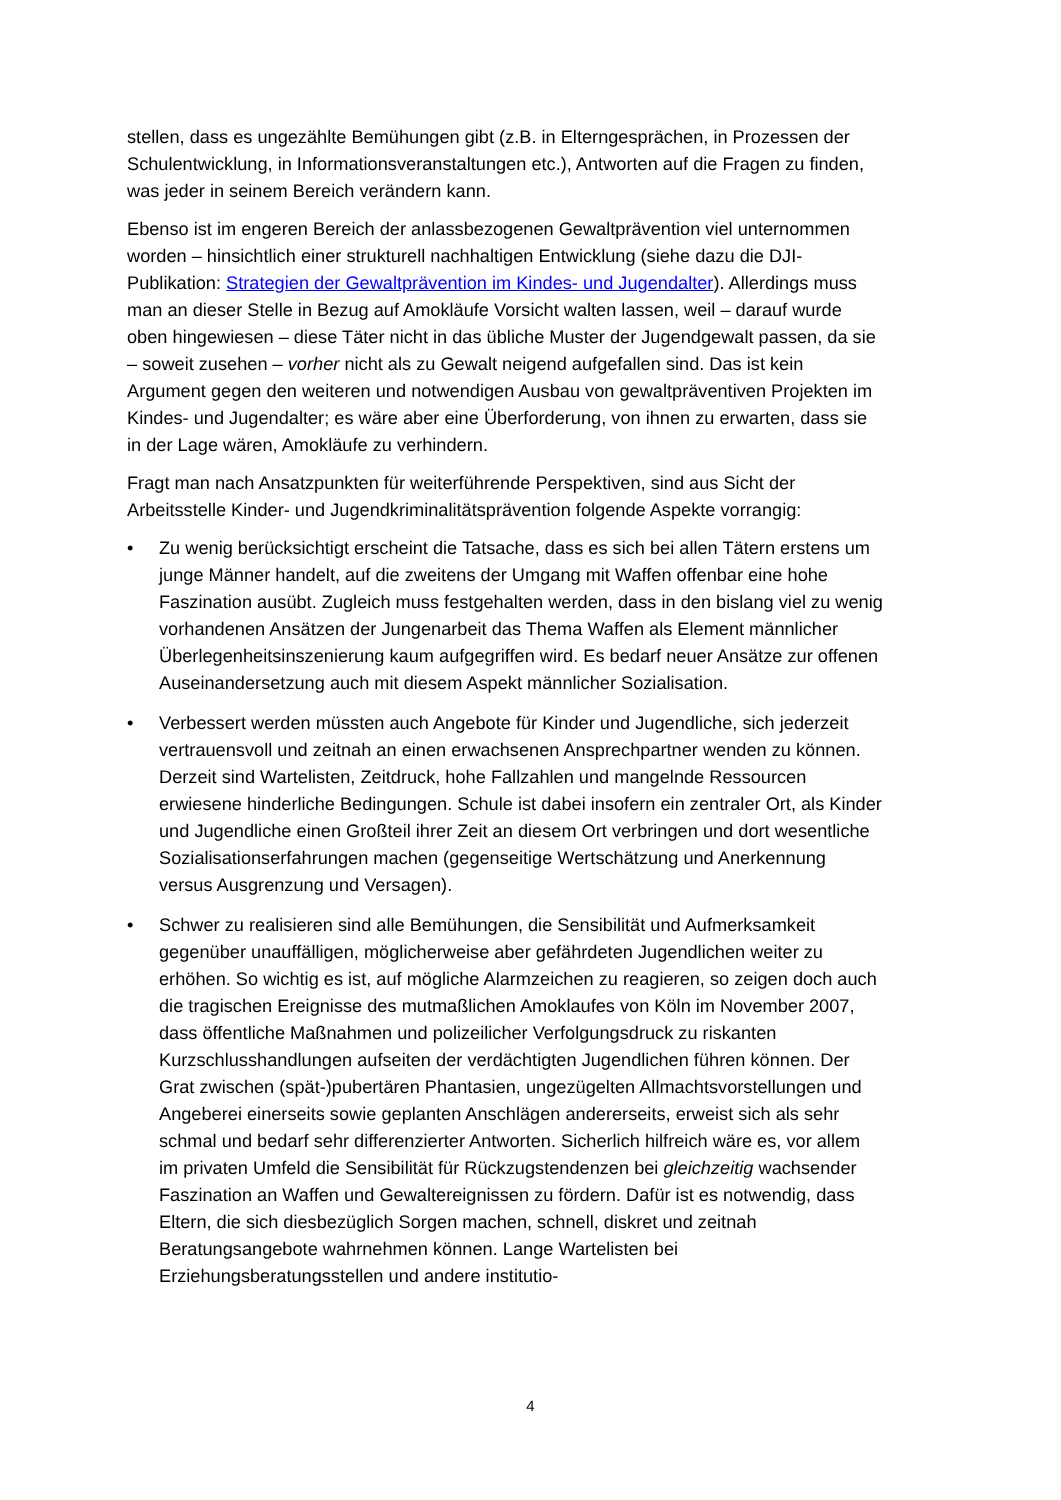stellen, dass es ungezählte Bemühungen gibt (z.B. in Elterngesprächen, in Prozessen der Schulentwicklung, in Informationsveranstaltungen etc.), Antworten auf die Fragen zu finden, was jeder in seinem Bereich verändern kann.
Ebenso ist im engeren Bereich der anlassbezogenen Gewaltprävention viel unternommen worden – hinsichtlich einer strukturell nachhaltigen Entwicklung (siehe dazu die DJI-Publikation: Strategien der Gewaltprävention im Kindes- und Jugendalter). Allerdings muss man an dieser Stelle in Bezug auf Amokläufe Vorsicht walten lassen, weil – darauf wurde oben hingewiesen – diese Täter nicht in das übliche Muster der Jugendgewalt passen, da sie – soweit zusehen – vorher nicht als zu Gewalt neigend aufgefallen sind. Das ist kein Argument gegen den weiteren und notwendigen Ausbau von gewaltpräventiven Projekten im Kindes- und Jugendalter; es wäre aber eine Überforderung, von ihnen zu erwarten, dass sie in der Lage wären, Amokläufe zu verhindern.
Fragt man nach Ansatzpunkten für weiterführende Perspektiven, sind aus Sicht der Arbeitsstelle Kinder- und Jugendkriminalitätsprävention folgende Aspekte vorrangig:
• Zu wenig berücksichtigt erscheint die Tatsache, dass es sich bei allen Tätern erstens um junge Männer handelt, auf die zweitens der Umgang mit Waffen offenbar eine hohe Faszination ausübt. Zugleich muss festgehalten werden, dass in den bislang viel zu wenig vorhandenen Ansätzen der Jungenarbeit das Thema Waffen als Element männlicher Überlegenheitsinszenierung kaum aufgegriffen wird. Es bedarf neuer Ansätze zur offenen Auseinandersetzung auch mit diesem Aspekt männlicher Sozialisation.
• Verbessert werden müssten auch Angebote für Kinder und Jugendliche, sich jederzeit vertrauensvoll und zeitnah an einen erwachsenen Ansprechpartner wenden zu können. Derzeit sind Wartelisten, Zeitdruck, hohe Fallzahlen und mangelnde Ressourcen erwiesene hinderliche Bedingungen. Schule ist dabei insofern ein zentraler Ort, als Kinder und Jugendliche einen Großteil ihrer Zeit an diesem Ort verbringen und dort wesentliche Sozialisationserfahrungen machen (gegenseitige Wertschätzung und Anerkennung versus Ausgrenzung und Versagen).
• Schwer zu realisieren sind alle Bemühungen, die Sensibilität und Aufmerksamkeit gegenüber unauffälligen, möglicherweise aber gefährdeten Jugendlichen weiter zu erhöhen. So wichtig es ist, auf mögliche Alarmzeichen zu reagieren, so zeigen doch auch die tragischen Ereignisse des mutmaßlichen Amoklaufes von Köln im November 2007, dass öffentliche Maßnahmen und polizeilicher Verfolgungsdruck zu riskanten Kurzschlusshandlungen aufseiten der verdächtigten Jugendlichen führen können. Der Grat zwischen (spät-)pubertären Phantasien, ungezügelten Allmachtsvorstellungen und Angeberei einerseits sowie geplanten Anschlägen andererseits, erweist sich als sehr schmal und bedarf sehr differenzierter Antworten. Sicherlich hilfreich wäre es, vor allem im privaten Umfeld die Sensibilität für Rückzugstendenzen bei gleichzeitig wachsender Faszination an Waffen und Gewaltereignissen zu fördern. Dafür ist es notwendig, dass Eltern, die sich diesbezüglich Sorgen machen, schnell, diskret und zeitnah Beratungsangebote wahrnehmen können. Lange Wartelisten bei Erziehungsberatungsstellen und andere institutio-
4